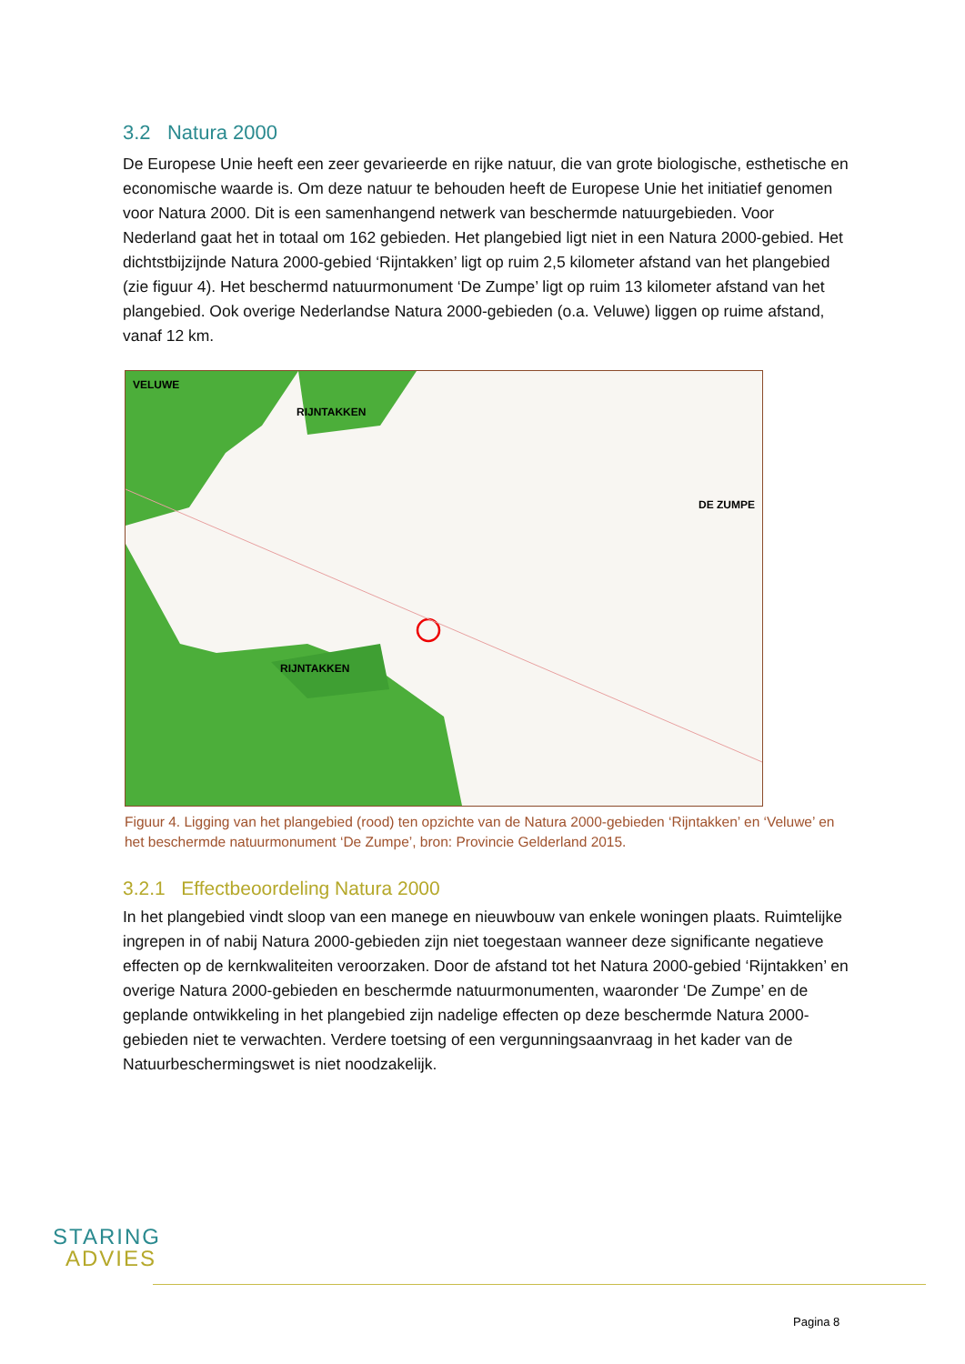3.2 Natura 2000
De Europese Unie heeft een zeer gevarieerde en rijke natuur, die van grote biologische, esthetische en economische waarde is. Om deze natuur te behouden heeft de Europese Unie het initiatief genomen voor Natura 2000. Dit is een samenhangend netwerk van beschermde natuurgebieden. Voor Nederland gaat het in totaal om 162 gebieden. Het plangebied ligt niet in een Natura 2000-gebied. Het dichtstbijzijnde Natura 2000-gebied ‘Rijntakken’ ligt op ruim 2,5 kilometer afstand van het plangebied (zie figuur 4). Het beschermd natuurmonument ‘De Zumpe’ ligt op ruim 13 kilometer afstand van het plangebied. Ook overige Nederlandse Natura 2000-gebieden (o.a. Veluwe) liggen op ruime afstand, vanaf 12 km.
VELUWE
RIJNTAKKEN
DE ZUMPE
RIJNTAKKEN
Figuur 4. Ligging van het plangebied (rood) ten opzichte van de Natura 2000-gebieden ‘Rijntakken’ en ‘Veluwe’ en het beschermde natuurmonument ‘De Zumpe’, bron: Provincie Gelderland 2015.
3.2.1 Effectbeoordeling Natura 2000
In het plangebied vindt sloop van een manege en nieuwbouw van enkele woningen plaats. Ruimtelijke ingrepen in of nabij Natura 2000-gebieden zijn niet toegestaan wanneer deze significante negatieve effecten op de kernkwaliteiten veroorzaken. Door de afstand tot het Natura 2000-gebied ‘Rijntakken’ en overige Natura 2000-gebieden en beschermde natuurmonumenten, waaronder ‘De Zumpe’ en de geplande ontwikkeling in het plangebied zijn nadelige effecten op deze beschermde Natura 2000-gebieden niet te verwachten. Verdere toetsing of een vergunningsaanvraag in het kader van de Natuurbeschermingswet is niet noodzakelijk.
STARING
ADVIES
Pagina 8